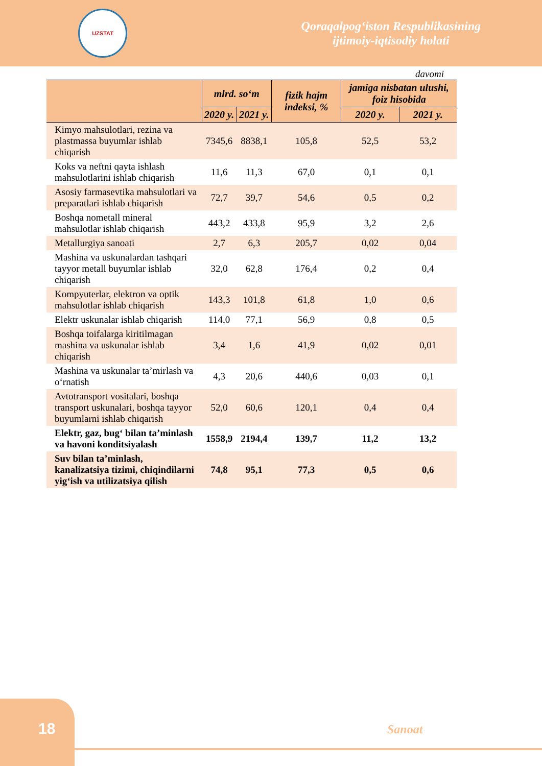UZSTAT
Qoraqalpog‘iston Respublikasining
ijtimoiy-iqtisodiy holati
davomi
| | mlrd. so‘m | | fizik hajm indeksi, % | jamiga nisbatan ulushi, foiz hisobida | |
| --- | --- | --- | --- | --- | --- |
| | 2020 y. | 2021 y. | | 2020 y. | 2021 y. |
| Kimyo mahsulotlari, rezina va plastmassa buyumlar ishlab chiqarish | 7345,6 | 8838,1 | 105,8 | 52,5 | 53,2 |
| Koks va neftni qayta ishlash mahsulotlarini ishlab chiqarish | 11,6 | 11,3 | 67,0 | 0,1 | 0,1 |
| Asosiy farmasevtika mahsulotlari va preparatlari ishlab chiqarish | 72,7 | 39,7 | 54,6 | 0,5 | 0,2 |
| Boshqa nometall mineral mahsulotlar ishlab chiqarish | 443,2 | 433,8 | 95,9 | 3,2 | 2,6 |
| Metallurgiya sanoati | 2,7 | 6,3 | 205,7 | 0,02 | 0,04 |
| Mashina va uskunalardan tashqari tayyor metall buyumlar ishlab chiqarish | 32,0 | 62,8 | 176,4 | 0,2 | 0,4 |
| Kompyuterlar, elektron va optik mahsulotlar ishlab chiqarish | 143,3 | 101,8 | 61,8 | 1,0 | 0,6 |
| Elektr uskunalar ishlab chiqarish | 114,0 | 77,1 | 56,9 | 0,8 | 0,5 |
| Boshqa toifalarga kiritilmagan mashina va uskunalar ishlab chiqarish | 3,4 | 1,6 | 41,9 | 0,02 | 0,01 |
| Mashina va uskunalar ta’mirlash va o‘rnatish | 4,3 | 20,6 | 440,6 | 0,03 | 0,1 |
| Avtotransport vositalari, boshqa transport uskunalari, boshqa tayyor buyumlarni ishlab chiqarish | 52,0 | 60,6 | 120,1 | 0,4 | 0,4 |
| Elektr, gaz, bug‘ bilan ta’minlash va havoni konditsiyalash | 1558,9 | 2194,4 | 139,7 | 11,2 | 13,2 |
| Suv bilan ta’minlash, kanalizatsiya tizimi, chiqindilarni yig‘ish va utilizatsiya qilish | 74,8 | 95,1 | 77,3 | 0,5 | 0,6 |
18 Sanoat